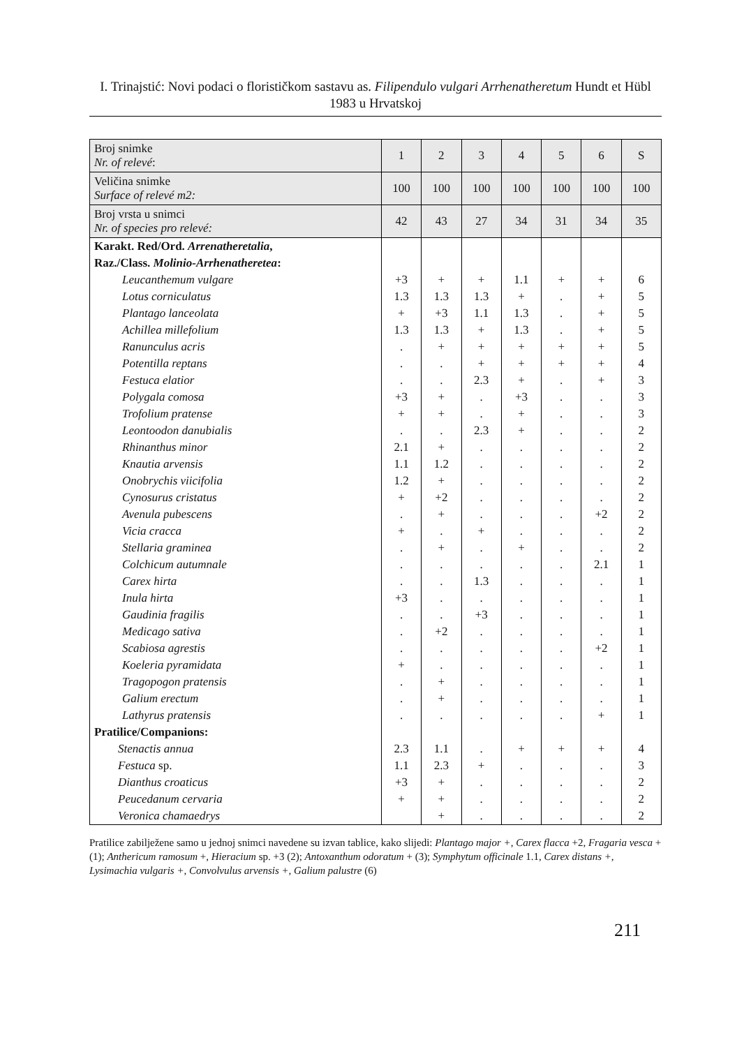I. Trinajstić: Novi podaci o florističkom sastavu as. Filipendulo vulgari Arrhenatheretum Hundt et Hübl 1983 u Hrvatskoj
| Broj snimke Nr. of relevé : | 1 | 2 | 3 | 4 | 5 | 6 | S |
| Veličina snimke Surface of relevé m2: | 100 | 100 | 100 | 100 | 100 | 100 | 100 |
| Broj vrsta u snimci Nr. of species pro relevé: | 42 | 43 | 27 | 34 | 31 | 34 | 35 |
| Karakt. Red/Ord. Arrenatheretalia , | | | | | | | |
| Raz./Class. Molinio-Arrhenatheretea : | | | | | | | |
| Leucanthemum vulgare | +3 | + | + | 1.1 | + | + | 6 |
| Lotus corniculatus | 1.3 | 1.3 | 1.3 | + | . | + | 5 |
| Plantago lanceolata | + | +3 | 1.1 | 1.3 | . | + | 5 |
| Achillea millefolium | 1.3 | 1.3 | + | 1.3 | . | + | 5 |
| Ranunculus acris | . | + | + | + | + | + | 5 |
| Potentilla reptans | . | . | + | + | + | + | 4 |
| Festuca elatior | . | . | 2.3 | + | . | + | 3 |
| Polygala comosa | +3 | + | . | +3 | . | . | 3 |
| Trofolium pratense | + | + | . | + | . | . | 3 |
| Leontoodon danubialis | . | . | 2.3 | + | . | . | 2 |
| Rhinanthus minor | 2.1 | + | . | . | . | . | 2 |
| Knautia arvensis | 1.1 | 1.2 | . | . | . | . | 2 |
| Onobrychis viicifolia | 1.2 | + | . | . | . | . | 2 |
| Cynosurus cristatus | + | +2 | . | . | . | . | 2 |
| Avenula pubescens | . | + | . | . | . | +2 | 2 |
| Vicia cracca | + | . | + | . | . | . | 2 |
| Stellaria graminea | . | + | . | + | . | . | 2 |
| Colchicum autumnale | . | . | . | . | . | 2.1 | 1 |
| Carex hirta | . | . | 1.3 | . | . | . | 1 |
| Inula hirta | +3 | . | . | . | . | . | 1 |
| Gaudinia fragilis | . | . | +3 | . | . | . | 1 |
| Medicago sativa | . | +2 | . | . | . | . | 1 |
| Scabiosa agrestis | . | . | . | . | . | +2 | 1 |
| Koeleria pyramidata | + | . | . | . | . | . | 1 |
| Tragopogon pratensis | . | + | . | . | . | . | 1 |
| Galium erectum | . | + | . | . | . | . | 1 |
| Lathyrus pratensis | . | . | . | . | . | + | 1 |
| Pratilice/Companions: | | | | | | | |
| Stenactis annua | 2.3 | 1.1 | . | + | + | + | 4 |
| Festuca sp. | 1.1 | 2.3 | + | . | . | . | 3 |
| Dianthus croaticus | +3 | + | . | . | . | . | 2 |
| Peucedanum cervaria | + | + | . | . | . | . | 2 |
| Veronica chamaedrys | | + | . | . | . | . | 2 |
Pratilice zabilježene samo u jednoj snimci navedene su izvan tablice, kako slijedi: Plantago major +, Carex flacca +2, Fragaria vesca + (1); Anthericum ramosum +, Hieracium sp. +3 (2); Antoxanthum odoratum + (3); Symphytum officinale 1.1, Carex distans +, Lysimachia vulgaris +, Convolvulus arvensis +, Galium palustre (6)
211